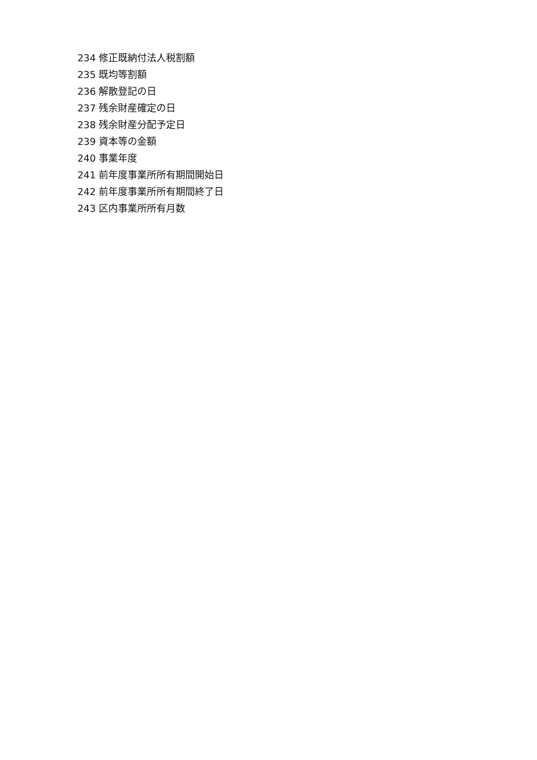234 修正既納付法人税割額
235 既均等割額
236 解散登記の日
237 残余財産確定の日
238 残余財産分配予定日
239 資本等の金額
240 事業年度
241 前年度事業所所有期間開始日
242 前年度事業所所有期間終了日
243 区内事業所所有月数